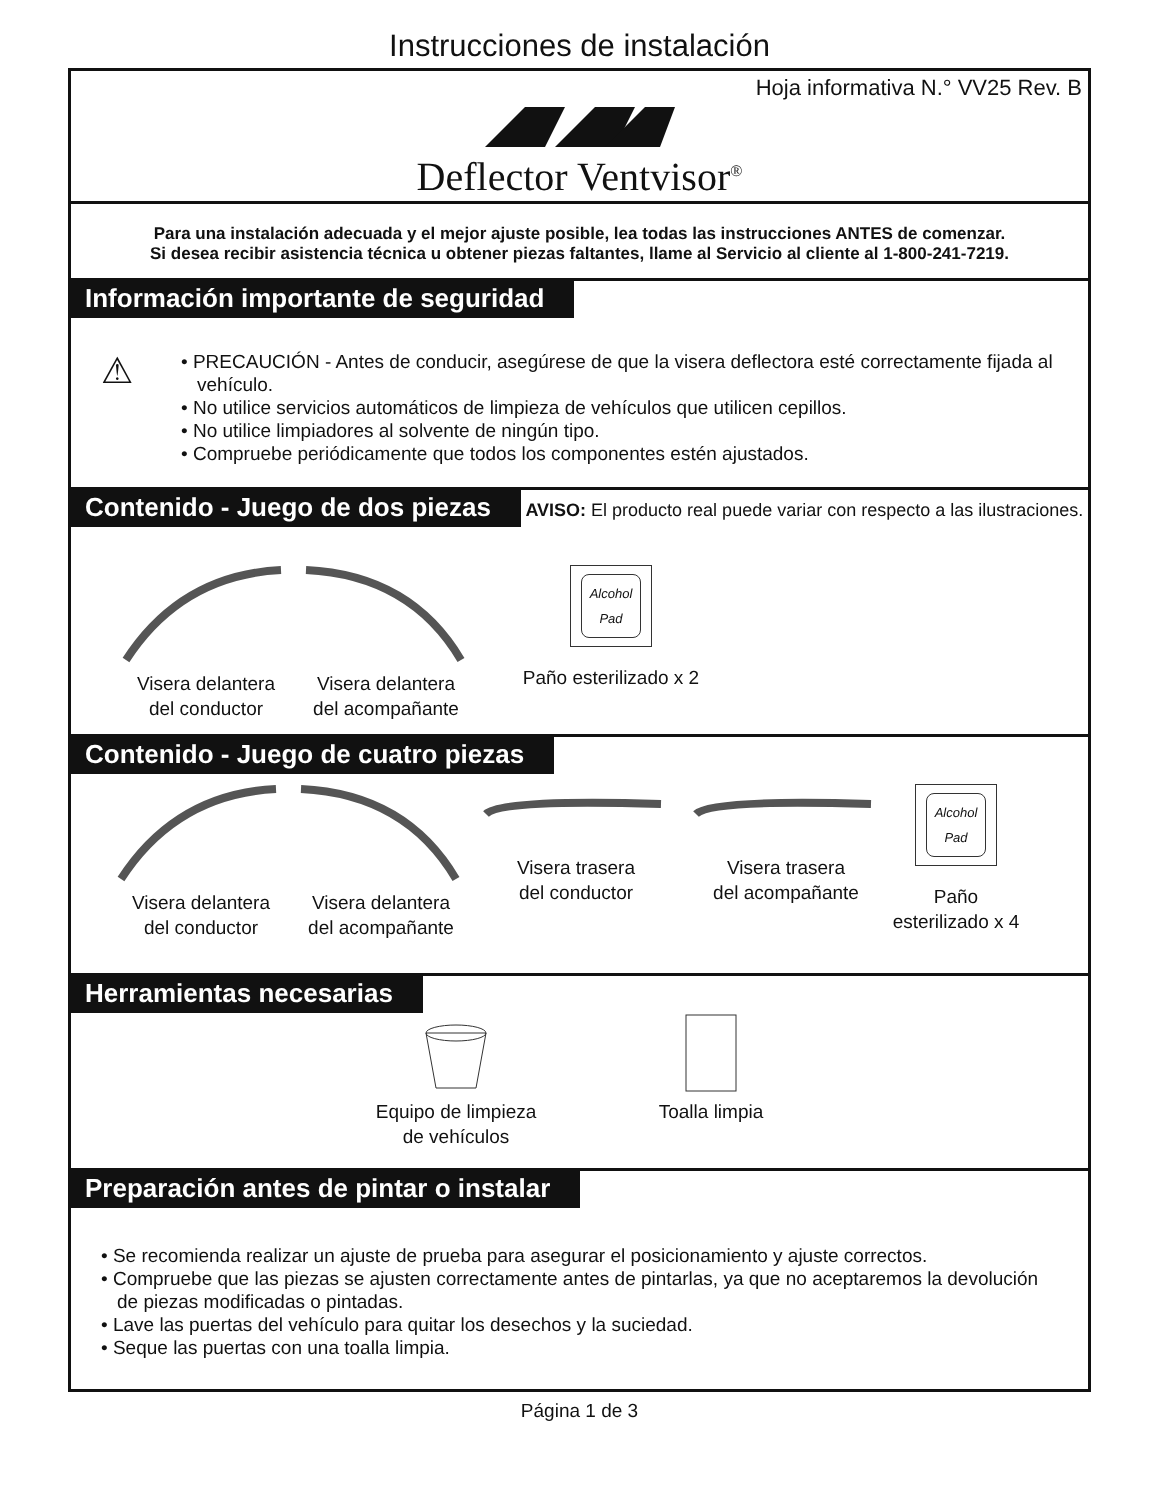Instrucciones de instalación
Hoja informativa N.° VV25 Rev. B
Deflector Ventvisor<sup>®</sup>
Para una instalación adecuada y el mejor ajuste posible, lea todas las instrucciones ANTES de comenzar.
Si desea recibir asistencia técnica u obtener piezas faltantes, llame al Servicio al cliente al 1-800-241-7219.
Información importante de seguridad
⚠
• PRECAUCIÓN - Antes de conducir, asegúrese de que la visera deflectora esté correctamente fijada al vehículo.
• No utilice servicios automáticos de limpieza de vehículos que utilicen cepillos.
• No utilice limpiadores al solvente de ningún tipo.
• Compruebe periódicamente que todos los componentes estén ajustados.
Contenido - Juego de dos piezas
AVISO: El producto real puede variar con respecto a las ilustraciones.
Visera delantera
del conductor
Visera delantera
del acompañante
Alcohol
Pad
Paño esterilizado x 2
Contenido - Juego de cuatro piezas
Visera delantera
del conductor
Visera delantera
del acompañante
Visera trasera
del conductor
Visera trasera
del acompañante
Alcohol
Pad
Paño
esterilizado x 4
Herramientas necesarias
Equipo de limpieza
de vehículos
Toalla limpia
Preparación antes de pintar o instalar
• Se recomienda realizar un ajuste de prueba para asegurar el posicionamiento y ajuste correctos.
• Compruebe que las piezas se ajusten correctamente antes de pintarlas, ya que no aceptaremos la devolución de piezas modificadas o pintadas.
• Lave las puertas del vehículo para quitar los desechos y la suciedad.
• Seque las puertas con una toalla limpia.
Página 1 de 3